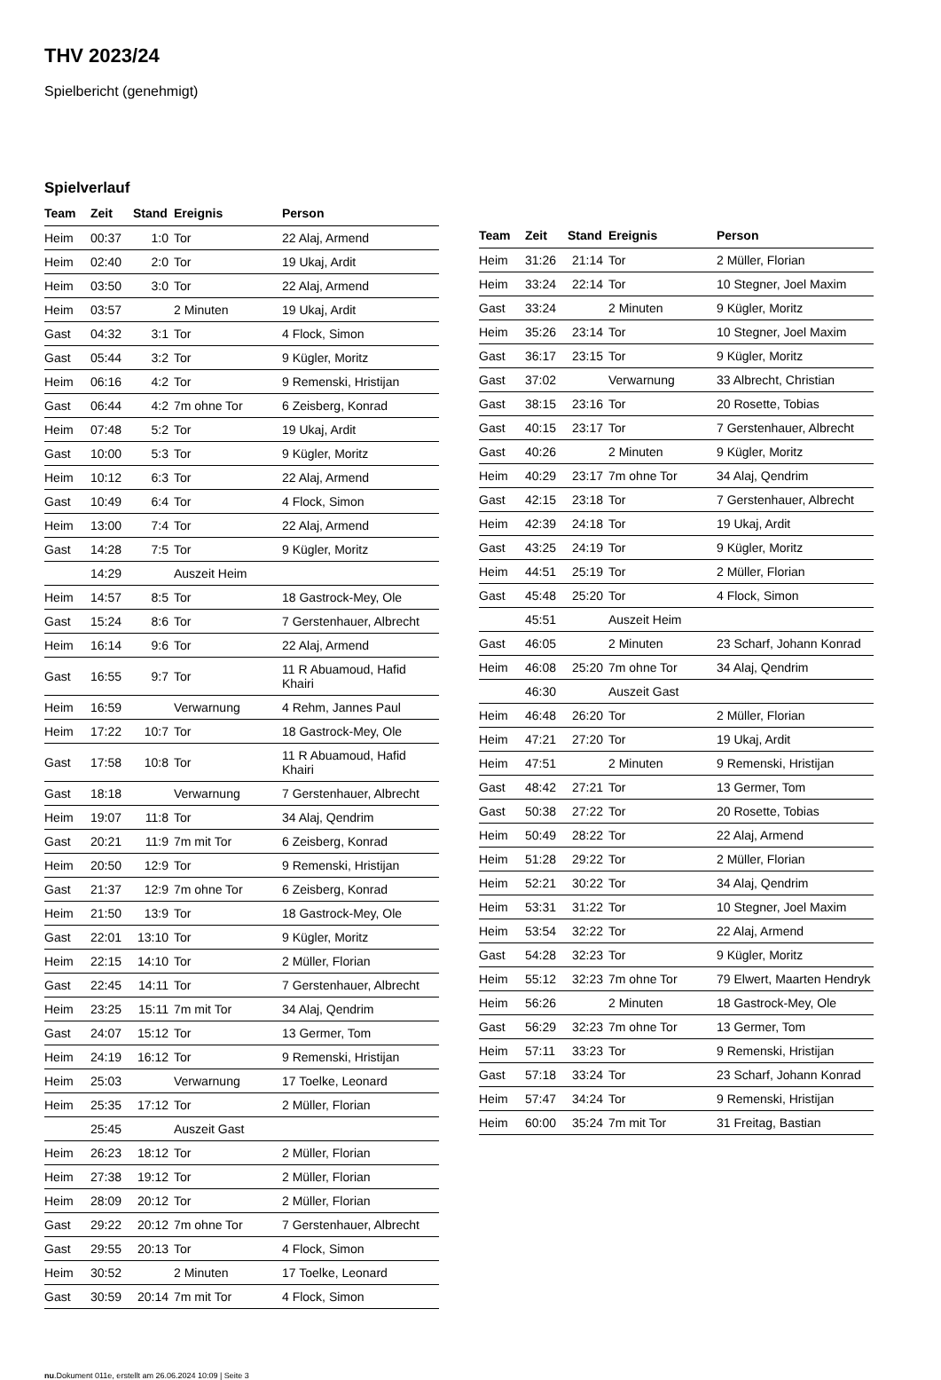THV 2023/24
Spielbericht (genehmigt)
Spielverlauf
| Team | Zeit | Stand | Ereignis | Person |
| --- | --- | --- | --- | --- |
| Heim | 00:37 | 1:0 | Tor | 22 Alaj, Armend |
| Heim | 02:40 | 2:0 | Tor | 19 Ukaj, Ardit |
| Heim | 03:50 | 3:0 | Tor | 22 Alaj, Armend |
| Heim | 03:57 | | 2 Minuten | 19 Ukaj, Ardit |
| Gast | 04:32 | 3:1 | Tor | 4 Flock, Simon |
| Gast | 05:44 | 3:2 | Tor | 9 Kügler, Moritz |
| Heim | 06:16 | 4:2 | Tor | 9 Remenski, Hristijan |
| Gast | 06:44 | 4:2 | 7m ohne Tor | 6 Zeisberg, Konrad |
| Heim | 07:48 | 5:2 | Tor | 19 Ukaj, Ardit |
| Gast | 10:00 | 5:3 | Tor | 9 Kügler, Moritz |
| Heim | 10:12 | 6:3 | Tor | 22 Alaj, Armend |
| Gast | 10:49 | 6:4 | Tor | 4 Flock, Simon |
| Heim | 13:00 | 7:4 | Tor | 22 Alaj, Armend |
| Gast | 14:28 | 7:5 | Tor | 9 Kügler, Moritz |
| | 14:29 | | Auszeit Heim | |
| Heim | 14:57 | 8:5 | Tor | 18 Gastrock-Mey, Ole |
| Gast | 15:24 | 8:6 | Tor | 7 Gerstenhauer, Albrecht |
| Heim | 16:14 | 9:6 | Tor | 22 Alaj, Armend |
| Gast | 16:55 | 9:7 | Tor | 11 R Abuamoud, Hafid Khairi |
| Heim | 16:59 | | Verwarnung | 4 Rehm, Jannes Paul |
| Heim | 17:22 | 10:7 | Tor | 18 Gastrock-Mey, Ole |
| Gast | 17:58 | 10:8 | Tor | 11 R Abuamoud, Hafid Khairi |
| Gast | 18:18 | | Verwarnung | 7 Gerstenhauer, Albrecht |
| Heim | 19:07 | 11:8 | Tor | 34 Alaj, Qendrim |
| Gast | 20:21 | 11:9 | 7m mit Tor | 6 Zeisberg, Konrad |
| Heim | 20:50 | 12:9 | Tor | 9 Remenski, Hristijan |
| Gast | 21:37 | 12:9 | 7m ohne Tor | 6 Zeisberg, Konrad |
| Heim | 21:50 | 13:9 | Tor | 18 Gastrock-Mey, Ole |
| Gast | 22:01 | 13:10 | Tor | 9 Kügler, Moritz |
| Heim | 22:15 | 14:10 | Tor | 2 Müller, Florian |
| Gast | 22:45 | 14:11 | Tor | 7 Gerstenhauer, Albrecht |
| Heim | 23:25 | 15:11 | 7m mit Tor | 34 Alaj, Qendrim |
| Gast | 24:07 | 15:12 | Tor | 13 Germer, Tom |
| Heim | 24:19 | 16:12 | Tor | 9 Remenski, Hristijan |
| Heim | 25:03 | | Verwarnung | 17 Toelke, Leonard |
| Heim | 25:35 | 17:12 | Tor | 2 Müller, Florian |
| | 25:45 | | Auszeit Gast | |
| Heim | 26:23 | 18:12 | Tor | 2 Müller, Florian |
| Heim | 27:38 | 19:12 | Tor | 2 Müller, Florian |
| Heim | 28:09 | 20:12 | Tor | 2 Müller, Florian |
| Gast | 29:22 | 20:12 | 7m ohne Tor | 7 Gerstenhauer, Albrecht |
| Gast | 29:55 | 20:13 | Tor | 4 Flock, Simon |
| Heim | 30:52 | | 2 Minuten | 17 Toelke, Leonard |
| Gast | 30:59 | 20:14 | 7m mit Tor | 4 Flock, Simon |
| Team | Zeit | Stand | Ereignis | Person |
| --- | --- | --- | --- | --- |
| Heim | 31:26 | 21:14 | Tor | 2 Müller, Florian |
| Heim | 33:24 | 22:14 | Tor | 10 Stegner, Joel Maxim |
| Gast | 33:24 | | 2 Minuten | 9 Kügler, Moritz |
| Heim | 35:26 | 23:14 | Tor | 10 Stegner, Joel Maxim |
| Gast | 36:17 | 23:15 | Tor | 9 Kügler, Moritz |
| Gast | 37:02 | | Verwarnung | 33 Albrecht, Christian |
| Gast | 38:15 | 23:16 | Tor | 20 Rosette, Tobias |
| Gast | 40:15 | 23:17 | Tor | 7 Gerstenhauer, Albrecht |
| Gast | 40:26 | | 2 Minuten | 9 Kügler, Moritz |
| Heim | 40:29 | 23:17 | 7m ohne Tor | 34 Alaj, Qendrim |
| Gast | 42:15 | 23:18 | Tor | 7 Gerstenhauer, Albrecht |
| Heim | 42:39 | 24:18 | Tor | 19 Ukaj, Ardit |
| Gast | 43:25 | 24:19 | Tor | 9 Kügler, Moritz |
| Heim | 44:51 | 25:19 | Tor | 2 Müller, Florian |
| Gast | 45:48 | 25:20 | Tor | 4 Flock, Simon |
| | 45:51 | | Auszeit Heim | |
| Gast | 46:05 | | 2 Minuten | 23 Scharf, Johann Konrad |
| Heim | 46:08 | 25:20 | 7m ohne Tor | 34 Alaj, Qendrim |
| | 46:30 | | Auszeit Gast | |
| Heim | 46:48 | 26:20 | Tor | 2 Müller, Florian |
| Heim | 47:21 | 27:20 | Tor | 19 Ukaj, Ardit |
| Heim | 47:51 | | 2 Minuten | 9 Remenski, Hristijan |
| Gast | 48:42 | 27:21 | Tor | 13 Germer, Tom |
| Gast | 50:38 | 27:22 | Tor | 20 Rosette, Tobias |
| Heim | 50:49 | 28:22 | Tor | 22 Alaj, Armend |
| Heim | 51:28 | 29:22 | Tor | 2 Müller, Florian |
| Heim | 52:21 | 30:22 | Tor | 34 Alaj, Qendrim |
| Heim | 53:31 | 31:22 | Tor | 10 Stegner, Joel Maxim |
| Heim | 53:54 | 32:22 | Tor | 22 Alaj, Armend |
| Gast | 54:28 | 32:23 | Tor | 9 Kügler, Moritz |
| Heim | 55:12 | 32:23 | 7m ohne Tor | 79 Elwert, Maarten Hendryk |
| Heim | 56:26 | | 2 Minuten | 18 Gastrock-Mey, Ole |
| Gast | 56:29 | 32:23 | 7m ohne Tor | 13 Germer, Tom |
| Heim | 57:11 | 33:23 | Tor | 9 Remenski, Hristijan |
| Gast | 57:18 | 33:24 | Tor | 23 Scharf, Johann Konrad |
| Heim | 57:47 | 34:24 | Tor | 9 Remenski, Hristijan |
| Heim | 60:00 | 35:24 | 7m mit Tor | 31 Freitag, Bastian |
nu.Dokument 011e, erstellt am 26.06.2024 10:09 | Seite 3